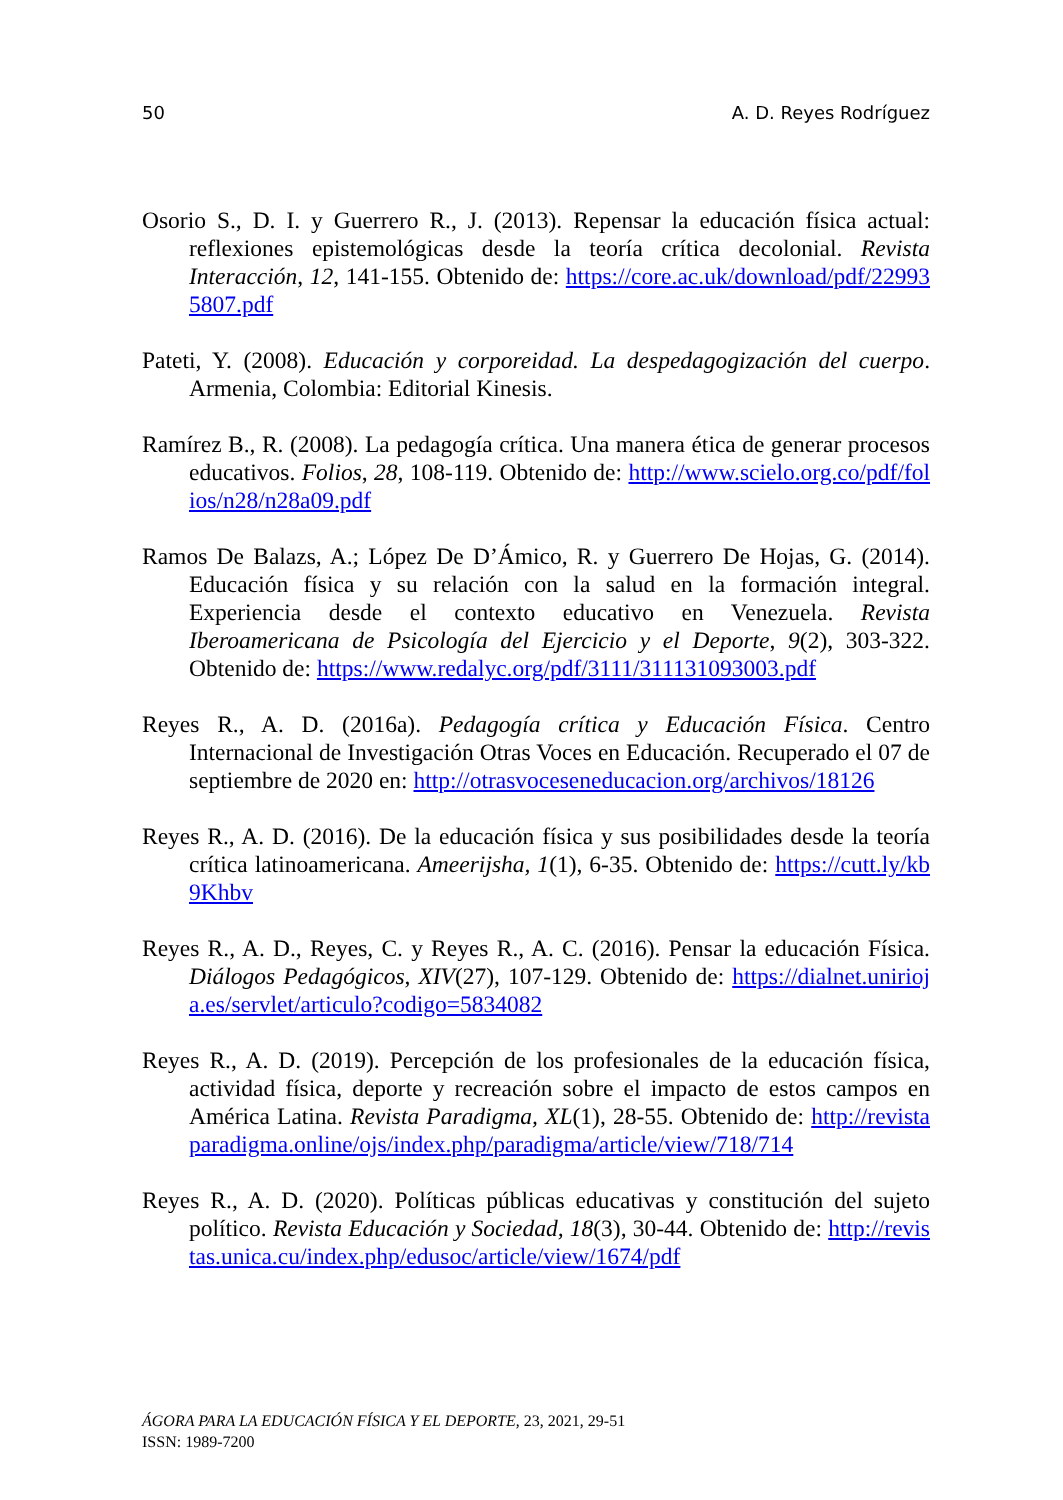50 A. D. Reyes Rodríguez
Osorio S., D. I. y Guerrero R., J. (2013). Repensar la educación física actual: reflexiones epistemológicas desde la teoría crítica decolonial. Revista Interacción, 12, 141-155. Obtenido de: https://core.ac.uk/download/pdf/229935807.pdf
Pateti, Y. (2008). Educación y corporeidad. La despedagogización del cuerpo. Armenia, Colombia: Editorial Kinesis.
Ramírez B., R. (2008). La pedagogía crítica. Una manera ética de generar procesos educativos. Folios, 28, 108-119. Obtenido de: http://www.scielo.org.co/pdf/folios/n28/n28a09.pdf
Ramos De Balazs, A.; López De D’Ámico, R. y Guerrero De Hojas, G. (2014). Educación física y su relación con la salud en la formación integral. Experiencia desde el contexto educativo en Venezuela. Revista Iberoamericana de Psicología del Ejercicio y el Deporte, 9(2), 303-322. Obtenido de: https://www.redalyc.org/pdf/3111/311131093003.pdf
Reyes R., A. D. (2016a). Pedagogía crítica y Educación Física. Centro Internacional de Investigación Otras Voces en Educación. Recuperado el 07 de septiembre de 2020 en: http://otrasvoceseneducacion.org/archivos/18126
Reyes R., A. D. (2016). De la educación física y sus posibilidades desde la teoría crítica latinoamericana. Ameerijsha, 1(1), 6-35. Obtenido de: https://cutt.ly/kb9Khbv
Reyes R., A. D., Reyes, C. y Reyes R., A. C. (2016). Pensar la educación Física. Diálogos Pedagógicos, XIV(27), 107-129. Obtenido de: https://dialnet.unirioja.es/servlet/articulo?codigo=5834082
Reyes R., A. D. (2019). Percepción de los profesionales de la educación física, actividad física, deporte y recreación sobre el impacto de estos campos en América Latina. Revista Paradigma, XL(1), 28-55. Obtenido de: http://revistaparadigma.online/ojs/index.php/paradigma/article/view/718/714
Reyes R., A. D. (2020). Políticas públicas educativas y constitución del sujeto político. Revista Educación y Sociedad, 18(3), 30-44. Obtenido de: http://revistas.unica.cu/index.php/edusoc/article/view/1674/pdf
ÁGORA PARA LA EDUCACIÓN FÍSICA Y EL DEPORTE, 23, 2021, 29-51
ISSN: 1989-7200